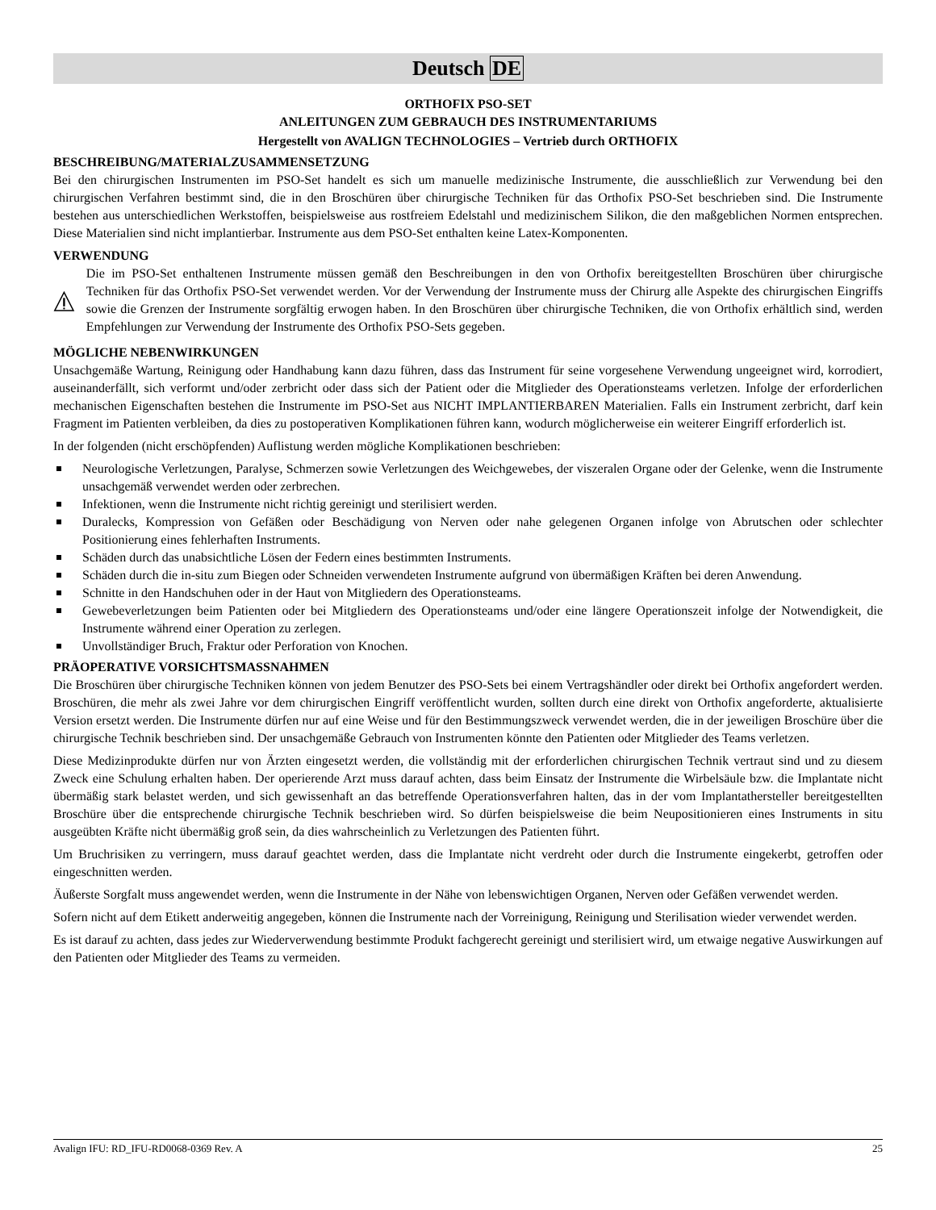Deutsch DE
ORTHOFIX PSO-SET
ANLEITUNGEN ZUM GEBRAUCH DES INSTRUMENTARIUMS
Hergestellt von AVALIGN TECHNOLOGIES – Vertrieb durch ORTHOFIX
BESCHREIBUNG/MATERIALZUSAMMENSETZUNG
Bei den chirurgischen Instrumenten im PSO-Set handelt es sich um manuelle medizinische Instrumente, die ausschließlich zur Verwendung bei den chirurgischen Verfahren bestimmt sind, die in den Broschüren über chirurgische Techniken für das Orthofix PSO-Set beschrieben sind. Die Instrumente bestehen aus unterschiedlichen Werkstoffen, beispielsweise aus rostfreiem Edelstahl und medizinischem Silikon, die den maßgeblichen Normen entsprechen. Diese Materialien sind nicht implantierbar. Instrumente aus dem PSO-Set enthalten keine Latex-Komponenten.
VERWENDUNG
Die im PSO-Set enthaltenen Instrumente müssen gemäß den Beschreibungen in den von Orthofix bereitgestellten Broschüren über chirurgische Techniken für das Orthofix PSO-Set verwendet werden. Vor der Verwendung der Instrumente muss der Chirurg alle Aspekte des chirurgischen Eingriffs sowie die Grenzen der Instrumente sorgfältig erwogen haben. In den Broschüren über chirurgische Techniken, die von Orthofix erhältlich sind, werden Empfehlungen zur Verwendung der Instrumente des Orthofix PSO-Sets gegeben.
MÖGLICHE NEBENWIRKUNGEN
Unsachgemäße Wartung, Reinigung oder Handhabung kann dazu führen, dass das Instrument für seine vorgesehene Verwendung ungeeignet wird, korrodiert, auseinanderfällt, sich verformt und/oder zerbricht oder dass sich der Patient oder die Mitglieder des Operationsteams verletzen. Infolge der erforderlichen mechanischen Eigenschaften bestehen die Instrumente im PSO-Set aus NICHT IMPLANTIERBAREN Materialien. Falls ein Instrument zerbricht, darf kein Fragment im Patienten verbleiben, da dies zu postoperativen Komplikationen führen kann, wodurch möglicherweise ein weiterer Eingriff erforderlich ist.
In der folgenden (nicht erschöpfenden) Auflistung werden mögliche Komplikationen beschrieben:
Neurologische Verletzungen, Paralyse, Schmerzen sowie Verletzungen des Weichgewebes, der viszeralen Organe oder der Gelenke, wenn die Instrumente unsachgemäß verwendet werden oder zerbrechen.
Infektionen, wenn die Instrumente nicht richtig gereinigt und sterilisiert werden.
Duralecks, Kompression von Gefäßen oder Beschädigung von Nerven oder nahe gelegenen Organen infolge von Abrutschen oder schlechter Positionierung eines fehlerhaften Instruments.
Schäden durch das unabsichtliche Lösen der Federn eines bestimmten Instruments.
Schäden durch die in-situ zum Biegen oder Schneiden verwendeten Instrumente aufgrund von übermäßigen Kräften bei deren Anwendung.
Schnitte in den Handschuhen oder in der Haut von Mitgliedern des Operationsteams.
Gewebeverletzungen beim Patienten oder bei Mitgliedern des Operationsteams und/oder eine längere Operationszeit infolge der Notwendigkeit, die Instrumente während einer Operation zu zerlegen.
Unvollständiger Bruch, Fraktur oder Perforation von Knochen.
PRÄOPERATIVE VORSICHTSMASSNAHMEN
Die Broschüren über chirurgische Techniken können von jedem Benutzer des PSO-Sets bei einem Vertragshändler oder direkt bei Orthofix angefordert werden. Broschüren, die mehr als zwei Jahre vor dem chirurgischen Eingriff veröffentlicht wurden, sollten durch eine direkt von Orthofix angeforderte, aktualisierte Version ersetzt werden. Die Instrumente dürfen nur auf eine Weise und für den Bestimmungszweck verwendet werden, die in der jeweiligen Broschüre über die chirurgische Technik beschrieben sind. Der unsachgemäße Gebrauch von Instrumenten könnte den Patienten oder Mitglieder des Teams verletzen.
Diese Medizinprodukte dürfen nur von Ärzten eingesetzt werden, die vollständig mit der erforderlichen chirurgischen Technik vertraut sind und zu diesem Zweck eine Schulung erhalten haben. Der operierende Arzt muss darauf achten, dass beim Einsatz der Instrumente die Wirbelsäule bzw. die Implantate nicht übermäßig stark belastet werden, und sich gewissenhaft an das betreffende Operationsverfahren halten, das in der vom Implantathersteller bereitgestellten Broschüre über die entsprechende chirurgische Technik beschrieben wird. So dürfen beispielsweise die beim Neupositionieren eines Instruments in situ ausgeübten Kräfte nicht übermäßig groß sein, da dies wahrscheinlich zu Verletzungen des Patienten führt.
Um Bruchrisiken zu verringern, muss darauf geachtet werden, dass die Implantate nicht verdreht oder durch die Instrumente eingekerbt, getroffen oder eingeschnitten werden.
Äußerste Sorgfalt muss angewendet werden, wenn die Instrumente in der Nähe von lebenswichtigen Organen, Nerven oder Gefäßen verwendet werden.
Sofern nicht auf dem Etikett anderweitig angegeben, können die Instrumente nach der Vorreinigung, Reinigung und Sterilisation wieder verwendet werden.
Es ist darauf zu achten, dass jedes zur Wiederverwendung bestimmte Produkt fachgerecht gereinigt und sterilisiert wird, um etwaige negative Auswirkungen auf den Patienten oder Mitglieder des Teams zu vermeiden.
Avalign IFU: RD_IFU-RD0068-0369 Rev. A 25